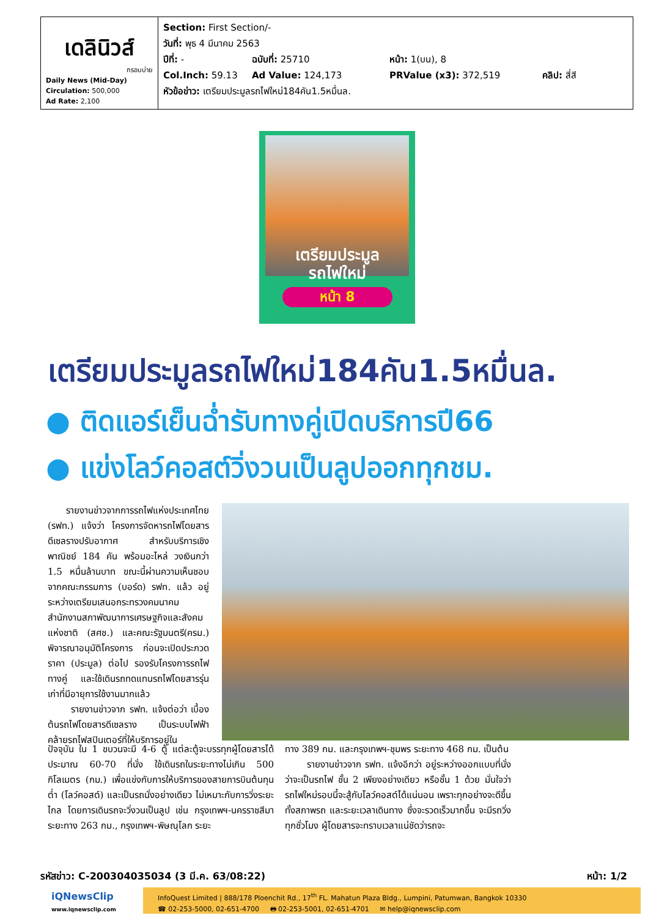| เดลินิวส์ กรอบบ่าย Daily News (Mid-Day) Circulation: 500,000 Ad Rate: 2,100 | Section: First Section/- วันที่: พุธ 4 มีนาคม 2563 ปีที่: - ฉบับที่: 25710 หน้า: 1(บน), 8 Col.Inch: 59.13 Ad Value: 124,173 PRValue (x3): 372,519 คลิป: สี่สี หัวข้อข่าว: เตรียมประมูลรถไฟใหม่184คัน1.5หมื่นล. |
เตรียมประมูล
รถไฟใหม่
หน้า 8
เตรียมประมูลรถไฟใหม่184คัน1.5หมื่นล.
● ติดแอร์เย็นฉ่ำรับทางคู่เปิดบริการปี66
● แข่งโลว์คอสต์วิ่งวนเป็นลูปออกทุกชม.
รายงานข่าวจากการรถไฟแห่งประเทศไทย (รฟท.) แจ้งว่า โครงการจัดหารถไฟโดยสารดีเซลรางปรับอากาศ สำหรับบริการเชิงพาณิชย์ 184 คัน พร้อมอะไหล่ วงเงินกว่า 1.5 หมื่นล้านบาท ขณะนี้ผ่านความเห็นชอบจากคณะกรรมการ (บอร์ด) รฟท. แล้ว อยู่ระหว่างเตรียมเสนอกระทรวงคมนาคม สำนักงานสภาพัฒนาการเศรษฐกิจและสังคมแห่งชาติ (สศช.) และคณะรัฐมนตรี(ครม.) พิจารณาอนุมัติโครงการ ก่อนจะเปิดประกวดราคา (ประมูล) ต่อไป รองรับโครงการรถไฟทางคู่ และใช้เดินรถทดแทนรถไฟโดยสารรุ่นเก่าที่มีอายุการใช้งานมากแล้ว
รายงานข่าวจาก รฟท. แจ้งต่อว่า เบื้องต้นรถไฟโดยสารดีเซลราง เป็นระบบไฟฟ้าคล้ายรถไฟสปินเตอร์ที่ให้บริการอยู่ใน
ปัจจุบัน ใน 1 ขบวนจะมี 4-6 ตู้ แต่ละตู้จะบรรทุกผู้โดยสารได้ประมาณ 60-70 ที่นั่ง ใช้เดินรถในระยะทางไม่เกิน 500 กิโลเมตร (กม.) เพื่อแข่งกับการให้บริการของสายการบินต้นทุนต่ำ (โลว์คอสต์) และเป็นรถนั่งอย่างเดียว ไม่เหมาะกับการวิ่งระยะไกล โดยการเดินรถจะวิ่งวนเป็นลูป เช่น กรุงเทพฯ-นครราชสีมา ระยะทาง 263 กม., กรุงเทพฯ-พิษณุโลก ระยะ
ทาง 389 กม. และกรุงเทพฯ-ชุมพร ระยะทาง 468 กม. เป็นต้น
รายงานข่าวจาก รฟท. แจ้งอีกว่า อยู่ระหว่างออกแบบที่นั่งว่าจะเป็นรถไฟ ชั้น 2 เพียงอย่างเดียว หรือชั้น 1 ด้วย มั่นใจว่ารถไฟใหม่รอบนี้จะสู้กับโลว์คอสต์ได้แน่นอน เพราะทุกอย่างจะดีขึ้น ทั้งสภาพรถ และระยะเวลาเดินทาง ซึ่งจะรวดเร็วมากขึ้น จะมีรถวิ่งทุกชั่วโมง ผู้โดยสารจะทราบเวลาแน่ชัดว่ารถจะ
รหัสข่าว: C-200304035034 (3 มี.ค. 63/08:22) หน้า: 1/2
iQNewsClip
www.iqnewsclip.com
InfoQuest Limited | 888/178 Ploenchit Rd., 17<sup>th</sup> FL. Mahatun Plaza Bldg., Lumpini, Patumwan, Bangkok 10330
☎ 02-253-5000, 02-651-4700 🖶 02-253-5001, 02-651-4701 ✉ help@iqnewsclip.com